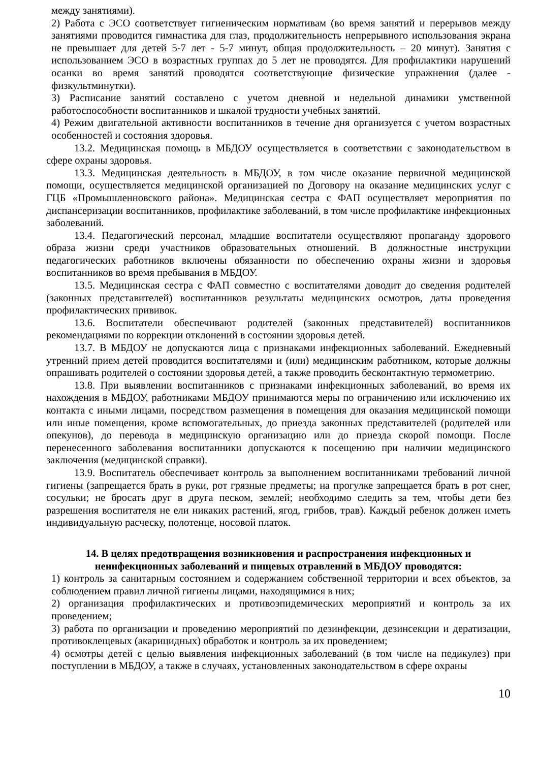между занятиями).
2) Работа с ЭСО соответствует гигиеническим нормативам (во время занятий и перерывов между занятиями проводится гимнастика для глаз, продолжительность непрерывного использования экрана не превышает для детей 5-7 лет - 5-7 минут, общая продолжительность – 20 минут). Занятия с использованием ЭСО в возрастных группах до 5 лет не проводятся. Для профилактики нарушений осанки во время занятий проводятся соответствующие физические упражнения (далее - физкультминутки).
3) Расписание занятий составлено с учетом дневной и недельной динамики умственной работоспособности воспитанников и шкалой трудности учебных занятий.
4) Режим двигательной активности воспитанников в течение дня организуется с учетом возрастных особенностей и состояния здоровья.
13.2. Медицинская помощь в МБДОУ осуществляется в соответствии с законодательством в сфере охраны здоровья.
13.3. Медицинская деятельность в МБДОУ, в том числе оказание первичной медицинской помощи, осуществляется медицинской организацией по Договору на оказание медицинских услуг с ГЦБ «Промышленновского района». Медицинская сестра с ФАП осуществляет мероприятия по диспансеризации воспитанников, профилактике заболеваний, в том числе профилактике инфекционных заболеваний.
13.4. Педагогический персонал, младшие воспитатели осуществляют пропаганду здорового образа жизни среди участников образовательных отношений. В должностные инструкции педагогических работников включены обязанности по обеспечению охраны жизни и здоровья воспитанников во время пребывания в МБДОУ.
13.5. Медицинская сестра с ФАП совместно с воспитателями доводит до сведения родителей (законных представителей) воспитанников результаты медицинских осмотров, даты проведения профилактических прививок.
13.6. Воспитатели обеспечивают родителей (законных представителей) воспитанников рекомендациями по коррекции отклонений в состоянии здоровья детей.
13.7. В МБДОУ не допускаются лица с признаками инфекционных заболеваний. Ежедневный утренний прием детей проводится воспитателями и (или) медицинским работником, которые должны опрашивать родителей о состоянии здоровья детей, а также проводить бесконтактную термометрию.
13.8. При выявлении воспитанников с признаками инфекционных заболеваний, во время их нахождения в МБДОУ, работниками МБДОУ принимаются меры по ограничению или исключению их контакта с иными лицами, посредством размещения в помещения для оказания медицинской помощи или иные помещения, кроме вспомогательных, до приезда законных представителей (родителей или опекунов), до перевода в медицинскую организацию или до приезда скорой помощи. После перенесенного заболевания воспитанники допускаются к посещению при наличии медицинского заключения (медицинской справки).
13.9. Воспитатель обеспечивает контроль за выполнением воспитанниками требований личной гигиены (запрещается брать в руки, рот грязные предметы; на прогулке запрещается брать в рот снег, сосульки; не бросать друг в друга песком, землей; необходимо следить за тем, чтобы дети без разрешения воспитателя не ели никаких растений, ягод, грибов, трав). Каждый ребенок должен иметь индивидуальную расческу, полотенце, носовой платок.
14. В целях предотвращения возникновения и распространения инфекционных и неинфекционных заболеваний и пищевых отравлений в МБДОУ проводятся:
1) контроль за санитарным состоянием и содержанием собственной территории и всех объектов, за соблюдением правил личной гигиены лицами, находящимися в них;
2) организация профилактических и противоэпидемических мероприятий и контроль за их проведением;
3) работа по организации и проведению мероприятий по дезинфекции, дезинсекции и дератизации, противоклещевых (акарицидных) обработок и контроль за их проведением;
4) осмотры детей с целью выявления инфекционных заболеваний (в том числе на педикулез) при поступлении в МБДОУ, а также в случаях, установленных законодательством в сфере охраны
10